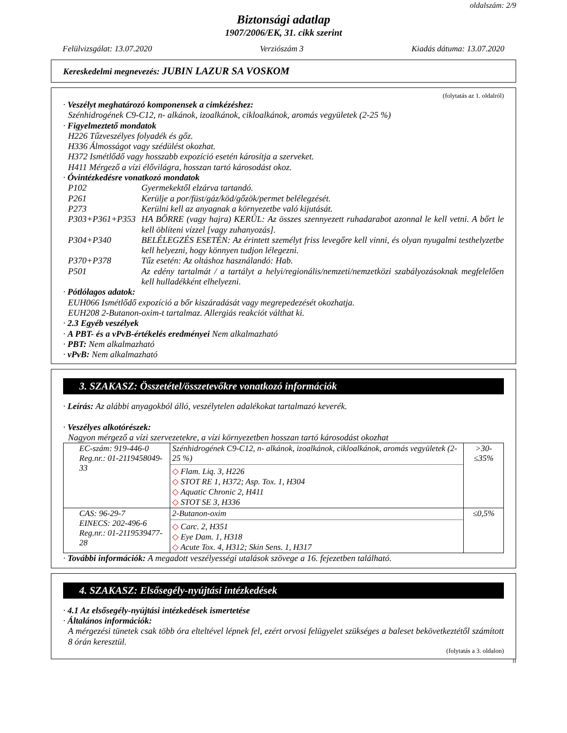oldalszám: 2/9
Biztonsági adatlap
1907/2006/EK, 31. cikk szerint
Felülvizsgálat: 13.07.2020 Verziószám 3 Kiadás dátuma: 13.07.2020
Kereskedelmi megnevezés: JUBIN LAZUR SA VOSKOM
(folytatás az 1. oldalról)
· Veszélyt meghatározó komponensek a cimkézéshez:
Szénhidrogének C9-C12, n- alkánok, izoalkánok, cikloalkánok, aromás vegyületek (2-25 %)
· Figyelmeztető mondatok
H226 Tűzveszélyes folyadék és gőz.
H336 Álmosságot vagy szédülést okozhat.
H372 Ismétlődő vagy hosszabb expozíció esetén károsítja a szerveket.
H411 Mérgező a vízi élővilágra, hosszan tartó károsodást okoz.
· Óvintézkedésre vonatkozó mondatok
P102 Gyermekektől elzárva tartandó. P261 Kerülje a por/füst/gáz/köd/gőzök/permet belélegzését. P273 Kerülni kell az anyagnak a környezetbe való kijutását. P303+P361+P353 HA BŐRRE (vagy hajra) KERÜL: Az összes szennyezett ruhadarabot azonnal le kell vetni. A bőrt le kell öblíteni vízzel [vagy zuhanyozás]. P304+P340 BELÉLEGZÉS ESETÉN: Az érintett személyt friss levegőre kell vinni, és olyan nyugalmi testhelyzetbe kell helyezni, hogy könnyen tudjon lélegezni. P370+P378 Tűz esetén: Az oltáshoz használandó: Hab. P501 Az edény tartalmát / a tartályt a helyi/regionális/nemzeti/nemzetközi szabályozásoknak megfelelően kell hulladékként elhelyezni.
· Pótlólagos adatok:
EUH066 Ismétlődő expozíció a bőr kiszáradását vagy megrepedezését okozhatja.
EUH208 2-Butanon-oxim-t tartalmaz. Allergiás reakciót válthat ki.
· 2.3 Egyéb veszélyek
· A PBT- és a vPvB-értékelés eredményei Nem alkalmazható
· PBT: Nem alkalmazható
· vPvB: Nem alkalmazható
3. SZAKASZ: Összetétel/összetevőkre vonatkozó információk
· Leírás: Az alábbi anyagokból álló, veszélytelen adalékokat tartalmazó keverék.
· Veszélyes alkotórészek:
Nagyon mérgező a vízi szervezetekre, a vízi környezetben hosszan tartó károsodást okozhat
| EC-szám: 919-446-0 Reg.nr.: 01-2119458049-33 | Szénhidrogének C9-C12, n- alkánok, izoalkánok, cikloalkánok, aromás vegyületek (2-25 %) ◇ Flam. Liq. 3, H226 ◇ STOT RE 1, H372; Asp. Tox. 1, H304 ◇ Aquatic Chronic 2, H411 ◇ STOT SE 3, H336 | >30-≤35% |
| CAS: 96-29-7 EINECS: 202-496-6 Reg.nr.: 01-2119539477-28 | 2-Butanon-oxim ◇ Carc. 2, H351 ◇ Eye Dam. 1, H318 ◇ Acute Tox. 4, H312; Skin Sens. 1, H317 | ≤0,5% |
· További információk: A megadott veszélyességi utalások szövege a 16. fejezetben található.
4. SZAKASZ: Elsősegély-nyújtási intézkedések
· 4.1 Az elsősegély-nyújtási intézkedések ismertetése
· Általános információk:
A mérgezési tünetek csak több óra elteltével lépnek fel, ezért orvosi felügyelet szükséges a baleset bekövetkeztétől számított 8 órán keresztül.
(folytatás a 3. oldalon)
H